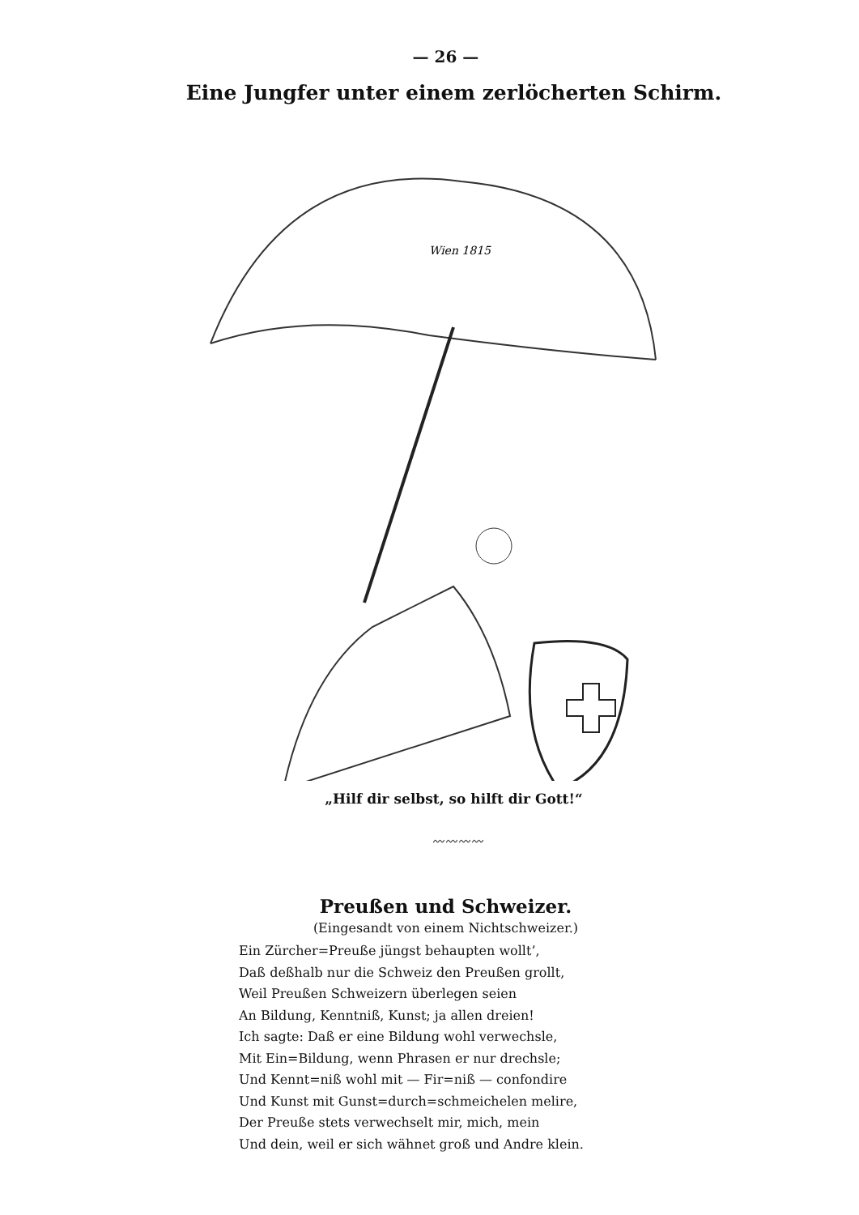— 26 —
Eine Jungfer unter einem zerlöcherten Schirm.
Wien 1815
„Hilf dir selbst, so hilft dir Gott!“
〰〰〰〰
Preußen und Schweizer.
(Eingesandt von einem Nichtschweizer.)
Ein Zürcher=Preuße jüngst behaupten wollt’,
Daß deßhalb nur die Schweiz den Preußen grollt,
Weil Preußen Schweizern überlegen seien
An Bildung, Kenntniß, Kunst; ja allen dreien!
Ich sagte: Daß er eine Bildung wohl verwechsle,
Mit Ein=Bildung, wenn Phrasen er nur drechsle;
Und Kennt=niß wohl mit — Fir=niß — confondire
Und Kunst mit Gunst=durch=schmeichelen melire,
Der Preuße stets verwechselt mir, mich, mein
Und dein, weil er sich wähnet groß und Andre klein.